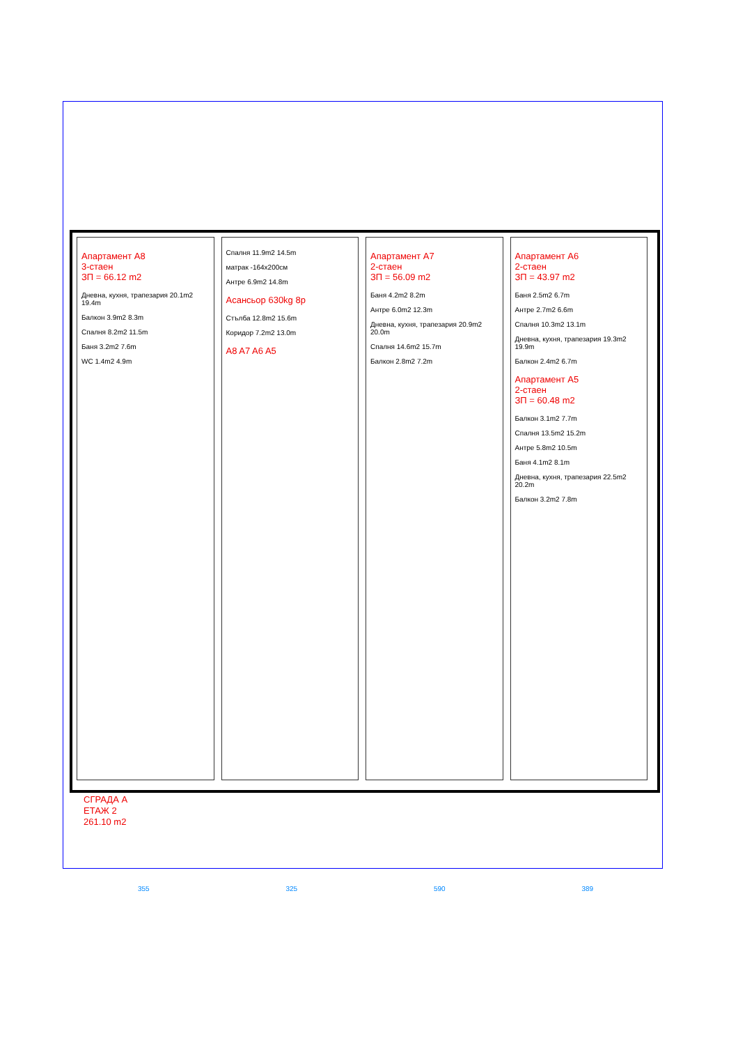Апартамент A8
3-стаен
ЗП = 66.12 m2
Дневна, кухня, трапезария 20.1m2 19.4m
Балкон 3.9m2 8.3m
Спалня 8.2m2 11.5m
Баня 3.2m2 7.6m
WC 1.4m2 4.9m
Спалня 11.9m2 14.5m
матрак -164x200см
Антре 6.9m2 14.8m
Асансьор 630kg 8р
Стълба 12.8m2 15.6m
Коридор 7.2m2 13.0m
A8 A7 A6 A5
Апартамент A7
2-стаен
ЗП = 56.09 m2
Баня 4.2m2 8.2m
Антре 6.0m2 12.3m
Дневна, кухня, трапезария 20.9m2 20.0m
Спалня 14.6m2 15.7m
Балкон 2.8m2 7.2m
Апартамент A6
2-стаен
ЗП = 43.97 m2
Баня 2.5m2 6.7m
Антре 2.7m2 6.6m
Спалня 10.3m2 13.1m
Дневна, кухня, трапезария 19.3m2 19.9m
Балкон 2.4m2 6.7m
Апартамент A5
2-стаен
ЗП = 60.48 m2
Балкон 3.1m2 7.7m
Спалня 13.5m2 15.2m
Антре 5.8m2 10.5m
Баня 4.1m2 8.1m
Дневна, кухня, трапезария 22.5m2 20.2m
Балкон 3.2m2 7.8m
СГРАДА А
ЕТАЖ 2
261.10 m2
355 325 590 389